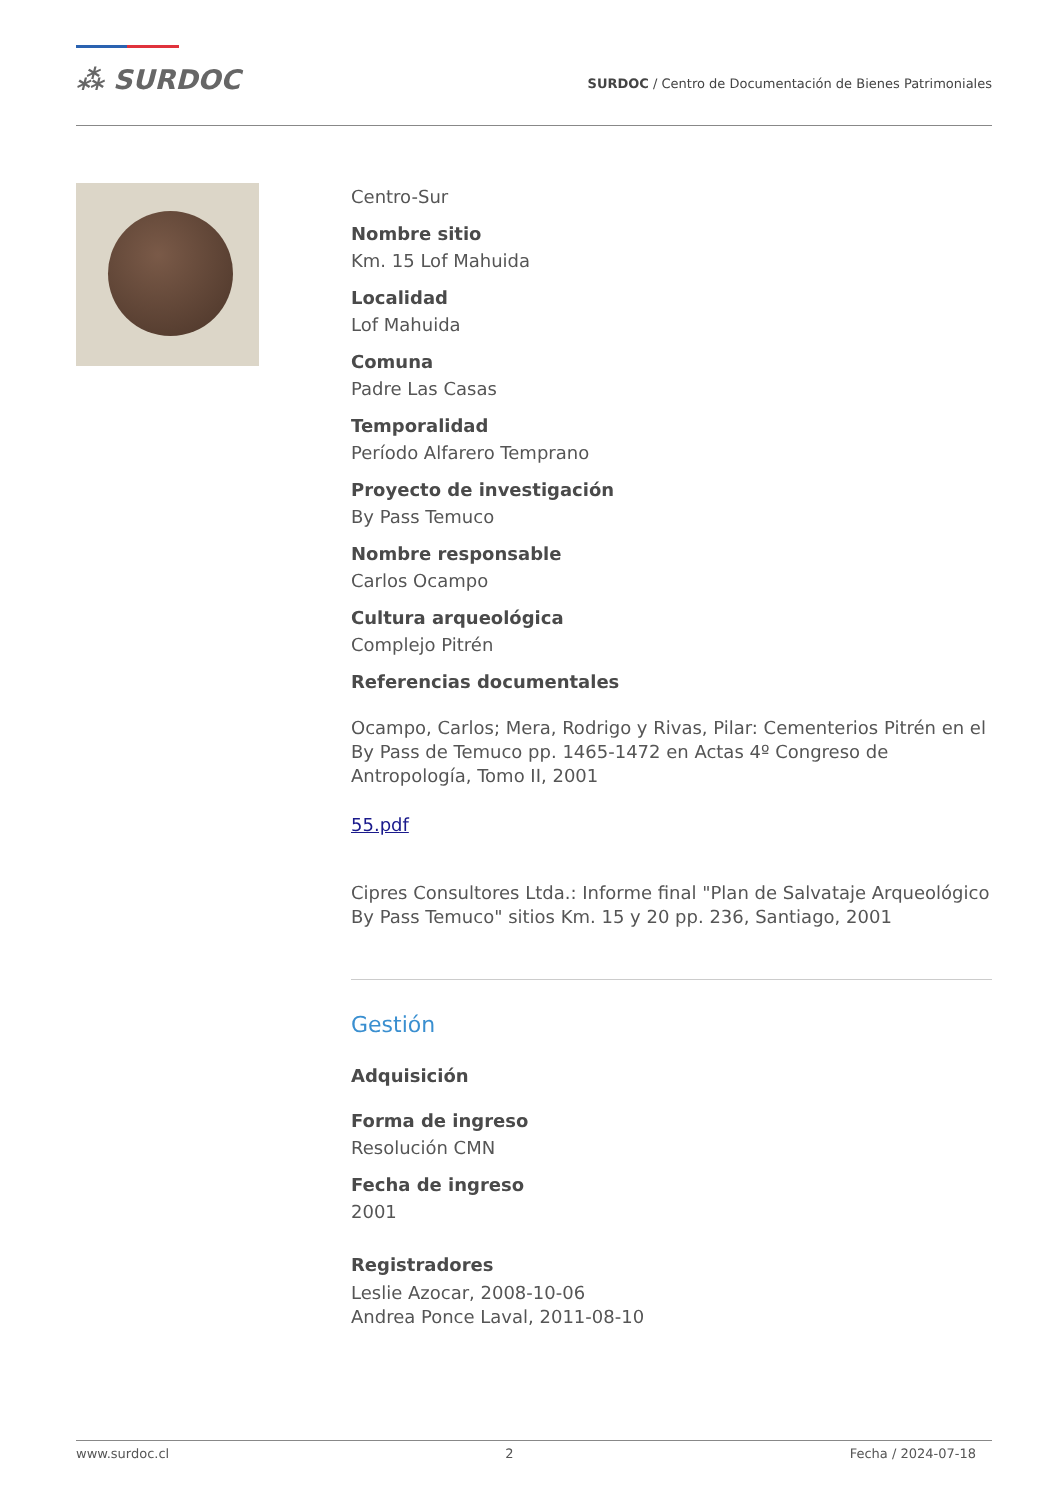⁂ SURDOC
SURDOC / Centro de Documentación de Bienes Patrimoniales
Centro-Sur
Nombre sitio
Km. 15 Lof Mahuida
Localidad
Lof Mahuida
Comuna
Padre Las Casas
Temporalidad
Período Alfarero Temprano
Proyecto de investigación
By Pass Temuco
Nombre responsable
Carlos Ocampo
Cultura arqueológica
Complejo Pitrén
Referencias documentales
Ocampo, Carlos; Mera, Rodrigo y Rivas, Pilar: Cementerios Pitrén en el By Pass de Temuco pp. 1465-1472 en Actas 4º Congreso de Antropología, Tomo II, 2001
55.pdf
Cipres Consultores Ltda.: Informe final "Plan de Salvataje Arqueológico By Pass Temuco" sitios Km. 15 y 20 pp. 236, Santiago, 2001
Gestión
Adquisición
Forma de ingreso
Resolución CMN
Fecha de ingreso
2001
Registradores
Leslie Azocar, 2008-10-06
Andrea Ponce Laval, 2011-08-10
www.surdoc.cl 2 Fecha / 2024-07-18